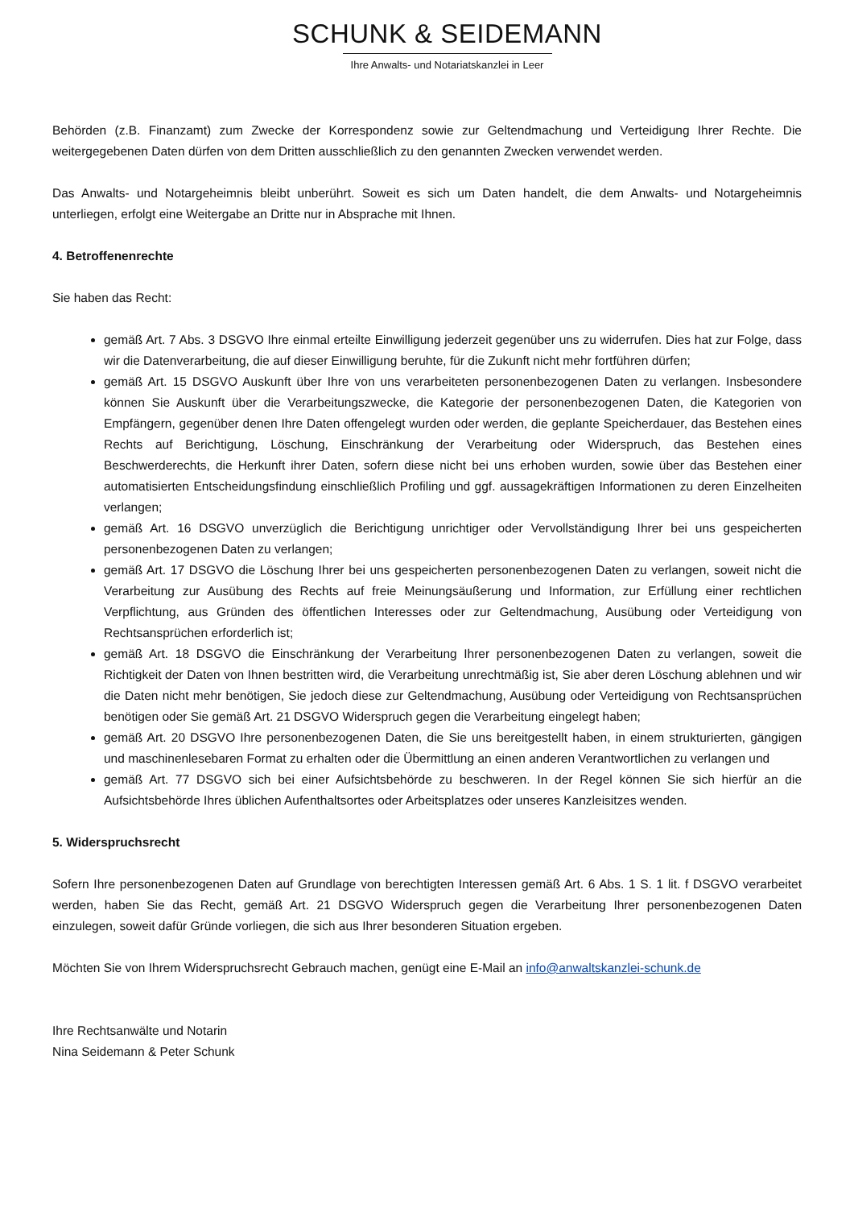SCHUNK & SEIDEMANN
Ihre Anwalts- und Notariatskanzlei in Leer
Behörden (z.B. Finanzamt) zum Zwecke der Korrespondenz sowie zur Geltendmachung und Verteidigung Ihrer Rechte. Die weitergegebenen Daten dürfen von dem Dritten ausschließlich zu den genannten Zwecken verwendet werden.
Das Anwalts- und Notargeheimnis bleibt unberührt. Soweit es sich um Daten handelt, die dem Anwalts- und Notargeheimnis unterliegen, erfolgt eine Weitergabe an Dritte nur in Absprache mit Ihnen.
4. Betroffenenrechte
Sie haben das Recht:
gemäß Art. 7 Abs. 3 DSGVO Ihre einmal erteilte Einwilligung jederzeit gegenüber uns zu widerrufen. Dies hat zur Folge, dass wir die Datenverarbeitung, die auf dieser Einwilligung beruhte, für die Zukunft nicht mehr fortführen dürfen;
gemäß Art. 15 DSGVO Auskunft über Ihre von uns verarbeiteten personenbezogenen Daten zu verlangen. Insbesondere können Sie Auskunft über die Verarbeitungszwecke, die Kategorie der personenbezogenen Daten, die Kategorien von Empfängern, gegenüber denen Ihre Daten offengelegt wurden oder werden, die geplante Speicherdauer, das Bestehen eines Rechts auf Berichtigung, Löschung, Einschränkung der Verarbeitung oder Widerspruch, das Bestehen eines Beschwerderechts, die Herkunft ihrer Daten, sofern diese nicht bei uns erhoben wurden, sowie über das Bestehen einer automatisierten Entscheidungsfindung einschließlich Profiling und ggf. aussagekräftigen Informationen zu deren Einzelheiten verlangen;
gemäß Art. 16 DSGVO unverzüglich die Berichtigung unrichtiger oder Vervollständigung Ihrer bei uns gespeicherten personenbezogenen Daten zu verlangen;
gemäß Art. 17 DSGVO die Löschung Ihrer bei uns gespeicherten personenbezogenen Daten zu verlangen, soweit nicht die Verarbeitung zur Ausübung des Rechts auf freie Meinungsäußerung und Information, zur Erfüllung einer rechtlichen Verpflichtung, aus Gründen des öffentlichen Interesses oder zur Geltendmachung, Ausübung oder Verteidigung von Rechtsansprüchen erforderlich ist;
gemäß Art. 18 DSGVO die Einschränkung der Verarbeitung Ihrer personenbezogenen Daten zu verlangen, soweit die Richtigkeit der Daten von Ihnen bestritten wird, die Verarbeitung unrechtmäßig ist, Sie aber deren Löschung ablehnen und wir die Daten nicht mehr benötigen, Sie jedoch diese zur Geltendmachung, Ausübung oder Verteidigung von Rechtsansprüchen benötigen oder Sie gemäß Art. 21 DSGVO Widerspruch gegen die Verarbeitung eingelegt haben;
gemäß Art. 20 DSGVO Ihre personenbezogenen Daten, die Sie uns bereitgestellt haben, in einem strukturierten, gängigen und maschinenlesebaren Format zu erhalten oder die Übermittlung an einen anderen Verantwortlichen zu verlangen und
gemäß Art. 77 DSGVO sich bei einer Aufsichtsbehörde zu beschweren. In der Regel können Sie sich hierfür an die Aufsichtsbehörde Ihres üblichen Aufenthaltsortes oder Arbeitsplatzes oder unseres Kanzleisitzes wenden.
5. Widerspruchsrecht
Sofern Ihre personenbezogenen Daten auf Grundlage von berechtigten Interessen gemäß Art. 6 Abs. 1 S. 1 lit. f DSGVO verarbeitet werden, haben Sie das Recht, gemäß Art. 21 DSGVO Widerspruch gegen die Verarbeitung Ihrer personenbezogenen Daten einzulegen, soweit dafür Gründe vorliegen, die sich aus Ihrer besonderen Situation ergeben.
Möchten Sie von Ihrem Widerspruchsrecht Gebrauch machen, genügt eine E-Mail an info@anwaltskanzlei-schunk.de
Ihre Rechtsanwälte und Notarin
Nina Seidemann & Peter Schunk